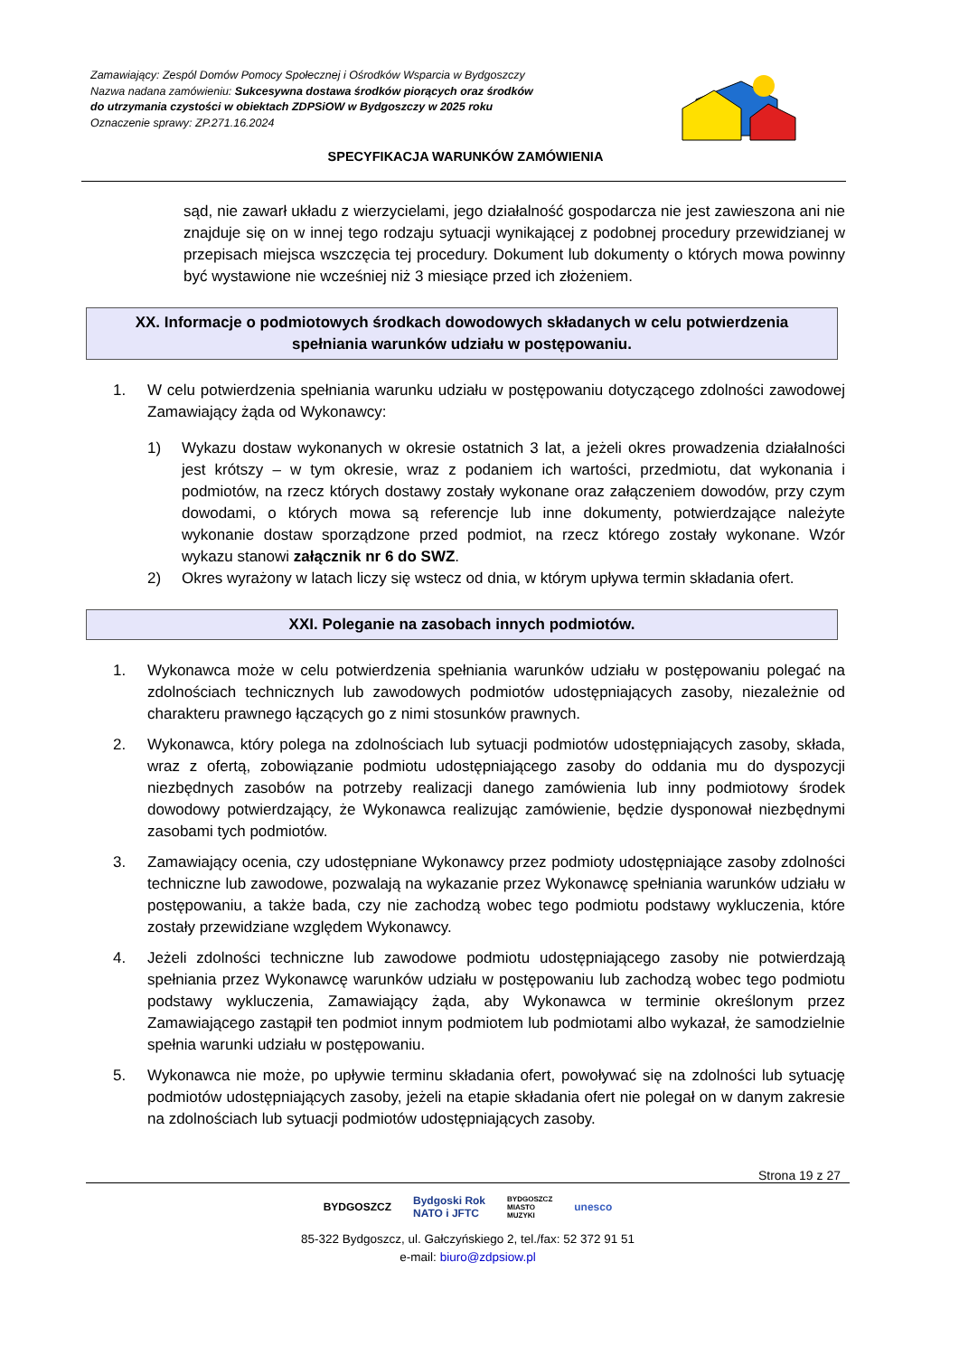Zamawiający: Zespól Domów Pomocy Społecznej i Ośrodków Wsparcia w Bydgoszczy
Nazwa nadana zamówieniu: Sukcesywna dostawa środków piorących oraz środków
do utrzymania czystości w obiektach ZDPSiOW w Bydgoszczy w 2025 roku
Oznaczenie sprawy: ZP.271.16.2024
SPECYFIKACJA WARUNKÓW ZAMÓWIENIA
sąd, nie zawarł układu z wierzycielami, jego działalność gospodarcza nie jest zawieszona ani nie znajduje się on w innej tego rodzaju sytuacji wynikającej z podobnej procedury przewidzianej w przepisach miejsca wszczęcia tej procedury. Dokument lub dokumenty o których mowa powinny być wystawione nie wcześniej niż 3 miesiące przed ich złożeniem.
XX. Informacje o podmiotowych środkach dowodowych składanych w celu potwierdzenia spełniania warunków udziału w postępowaniu.
1. W celu potwierdzenia spełniania warunku udziału w postępowaniu dotyczącego zdolności zawodowej Zamawiający żąda od Wykonawcy:
1) Wykazu dostaw wykonanych w okresie ostatnich 3 lat, a jeżeli okres prowadzenia działalności jest krótszy – w tym okresie, wraz z podaniem ich wartości, przedmiotu, dat wykonania i podmiotów, na rzecz których dostawy zostały wykonane oraz załączeniem dowodów, przy czym dowodami, o których mowa są referencje lub inne dokumenty, potwierdzające należyte wykonanie dostaw sporządzone przed podmiot, na rzecz którego zostały wykonane. Wzór wykazu stanowi załącznik nr 6 do SWZ.
2) Okres wyrażony w latach liczy się wstecz od dnia, w którym upływa termin składania ofert.
XXI. Poleganie na zasobach innych podmiotów.
1. Wykonawca może w celu potwierdzenia spełniania warunków udziału w postępowaniu polegać na zdolnościach technicznych lub zawodowych podmiotów udostępniających zasoby, niezależnie od charakteru prawnego łączących go z nimi stosunków prawnych.
2. Wykonawca, który polega na zdolnościach lub sytuacji podmiotów udostępniających zasoby, składa, wraz z ofertą, zobowiązanie podmiotu udostępniającego zasoby do oddania mu do dyspozycji niezbędnych zasobów na potrzeby realizacji danego zamówienia lub inny podmiotowy środek dowodowy potwierdzający, że Wykonawca realizując zamówienie, będzie dysponował niezbędnymi zasobami tych podmiotów.
3. Zamawiający ocenia, czy udostępniane Wykonawcy przez podmioty udostępniające zasoby zdolności techniczne lub zawodowe, pozwalają na wykazanie przez Wykonawcę spełniania warunków udziału w postępowaniu, a także bada, czy nie zachodzą wobec tego podmiotu podstawy wykluczenia, które zostały przewidziane względem Wykonawcy.
4. Jeżeli zdolności techniczne lub zawodowe podmiotu udostępniającego zasoby nie potwierdzają spełniania przez Wykonawcę warunków udziału w postępowaniu lub zachodzą wobec tego podmiotu podstawy wykluczenia, Zamawiający żąda, aby Wykonawca w terminie określonym przez Zamawiającego zastąpił ten podmiot innym podmiotem lub podmiotami albo wykazał, że samodzielnie spełnia warunki udziału w postępowaniu.
5. Wykonawca nie może, po upływie terminu składania ofert, powoływać się na zdolności lub sytuację podmiotów udostępniających zasoby, jeżeli na etapie składania ofert nie polegał on w danym zakresie na zdolnościach lub sytuacji podmiotów udostępniających zasoby.
Strona 19 z 27
BYDGOSZCZ Bydgoski Rok
NATO i JFTC BYDGOSZCZ
MIASTO
MUZYKI unesco
85-322 Bydgoszcz, ul. Gałczyńskiego 2, tel./fax: 52 372 91 51
e-mail: biuro@zdpsiow.pl